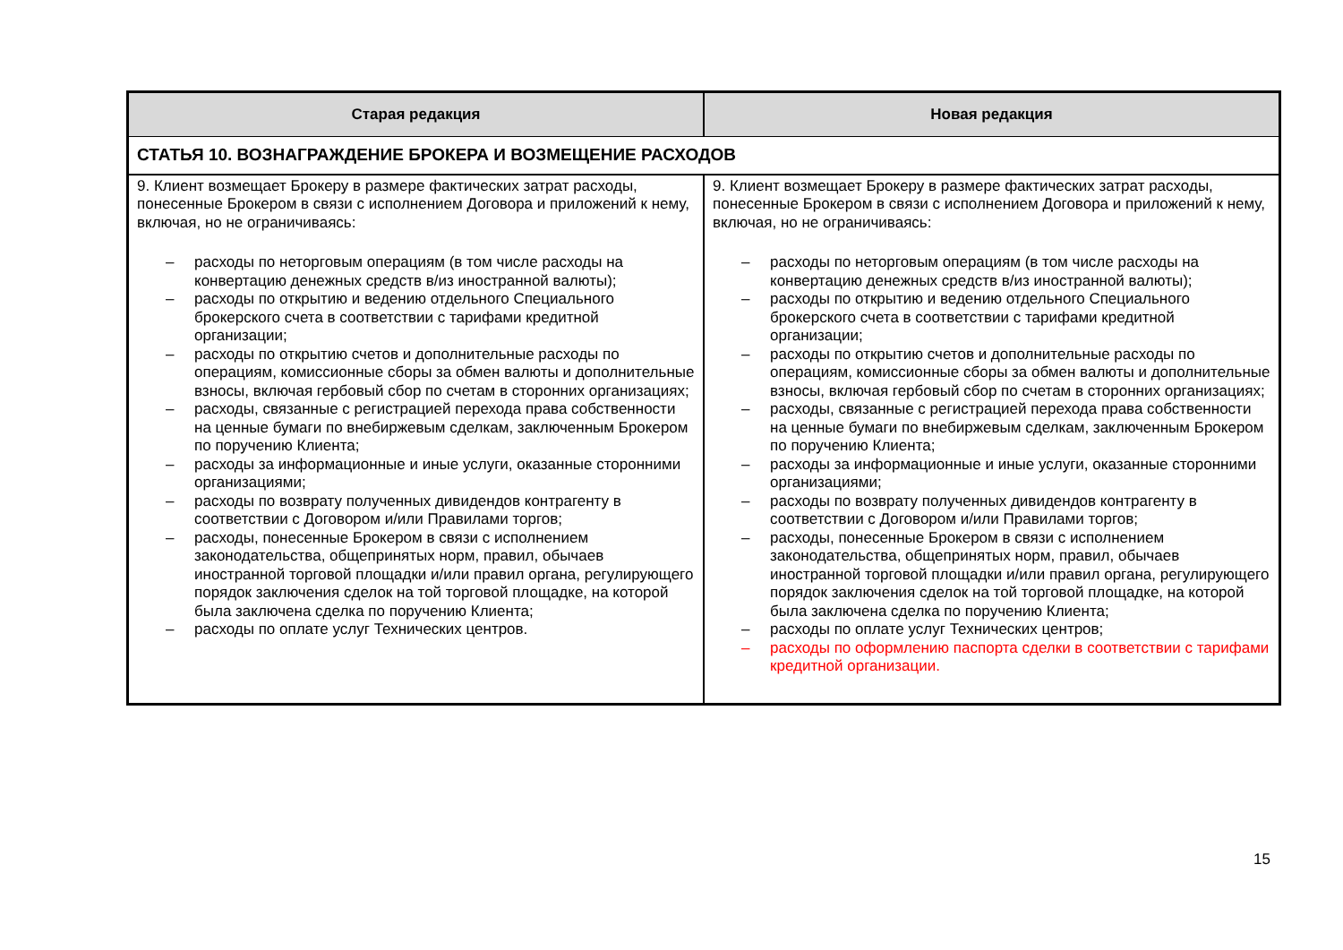| Старая редакция | Новая редакция |
| --- | --- |
| СТАТЬЯ 10. ВОЗНАГРАЖДЕНИЕ БРОКЕРА И ВОЗМЕЩЕНИЕ РАСХОДОВ | |
| 9. Клиент возмещает Брокеру в размере фактических затрат расходы, понесенные Брокером в связи с исполнением Договора и приложений к нему, включая, но не ограничиваясь: – расходы по неторговым операциям (в том числе расходы на конвертацию денежных средств в/из иностранной валюты); – расходы по открытию и ведению отдельного Специального брокерского счета в соответствии с тарифами кредитной организации; – расходы по открытию счетов и дополнительные расходы по операциям, комиссионные сборы за обмен валюты и дополнительные взносы, включая гербовый сбор по счетам в сторонних организациях; – расходы, связанные с регистрацией перехода права собственности на ценные бумаги по внебиржевым сделкам, заключенным Брокером по поручению Клиента; – расходы за информационные и иные услуги, оказанные сторонними организациями; – расходы по возврату полученных дивидендов контрагенту в соответствии с Договором и/или Правилами торгов; – расходы, понесенные Брокером в связи с исполнением законодательства, общепринятых норм, правил, обычаев иностранной торговой площадки и/или правил органа, регулирующего порядок заключения сделок на той торговой площадке, на которой была заключена сделка по поручению Клиента; – расходы по оплате услуг Технических центров. | 9. Клиент возмещает Брокеру в размере фактических затрат расходы, понесенные Брокером в связи с исполнением Договора и приложений к нему, включая, но не ограничиваясь: – расходы по неторговым операциям (в том числе расходы на конвертацию денежных средств в/из иностранной валюты); – расходы по открытию и ведению отдельного Специального брокерского счета в соответствии с тарифами кредитной организации; – расходы по открытию счетов и дополнительные расходы по операциям, комиссионные сборы за обмен валюты и дополнительные взносы, включая гербовый сбор по счетам в сторонних организациях; – расходы, связанные с регистрацией перехода права собственности на ценные бумаги по внебиржевым сделкам, заключенным Брокером по поручению Клиента; – расходы за информационные и иные услуги, оказанные сторонними организациями; – расходы по возврату полученных дивидендов контрагенту в соответствии с Договором и/или Правилами торгов; – расходы, понесенные Брокером в связи с исполнением законодательства, общепринятых норм, правил, обычаев иностранной торговой площадки и/или правил органа, регулирующего порядок заключения сделок на той торговой площадке, на которой была заключена сделка по поручению Клиента; – расходы по оплате услуг Технических центров; – расходы по оформлению паспорта сделки в соответствии с тарифами кредитной организации. |
15